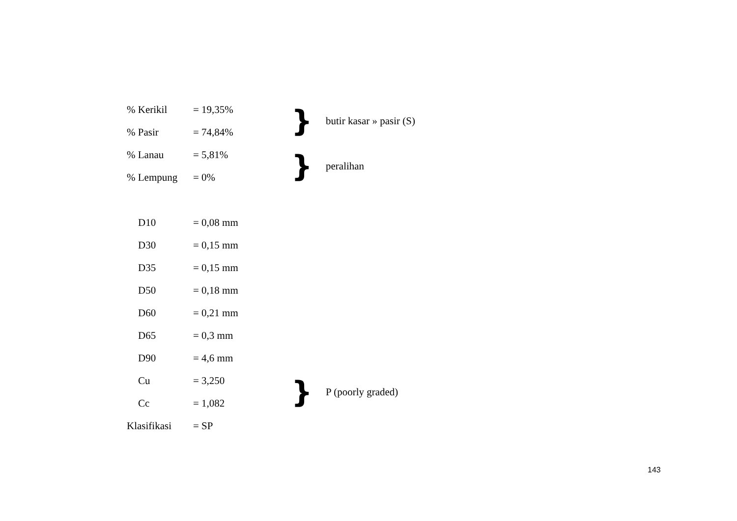% Kerikil = 19,35%
% Pasir = 74,84%
} butir kasar » pasir (S)
% Lanau = 5,81%
% Lempung = 0%
} peralihan
D10 = 0,08 mm
D30 = 0,15 mm
D35 = 0,15 mm
D50 = 0,18 mm
D60 = 0,21 mm
D65 = 0,3 mm
D90 = 4,6 mm
Cu = 3,250
Cc = 1,082
} P (poorly graded)
Klasifikasi = SP
143